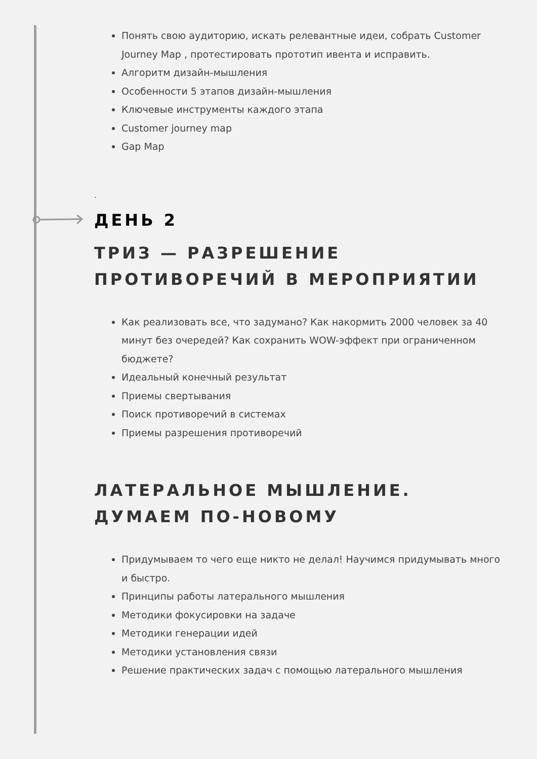Понять свою аудиторию, искать релевантные идеи, собрать Customer Journey Map , протестировать прототип ивента и исправить.
Алгоритм дизайн-мышления
Особенности 5 этапов дизайн-мышления
Ключевые инструменты каждого этапа
Customer journey map
Gap Map
.
ДЕНЬ 2
ТРИЗ — РАЗРЕШЕНИЕ ПРОТИВОРЕЧИЙ В МЕРОПРИЯТИИ
Как реализовать все, что задумано? Как накормить 2000 человек за 40 минут без очередей? Как сохранить WOW-эффект при ограниченном бюджете?
Идеальный конечный результат
Приемы свертывания
Поиск противоречий в системах
Приемы разрешения противоречий
ЛАТЕРАЛЬНОЕ МЫШЛЕНИЕ. ДУМАЕМ ПО-НОВОМУ
Придумываем то чего еще никто не делал! Научимся придумывать много и быстро.
Принципы работы латерального мышления
Методики фокусировки на задаче
Методики генерации идей
Методики установления связи
Решение практических задач с помощью латерального мышления